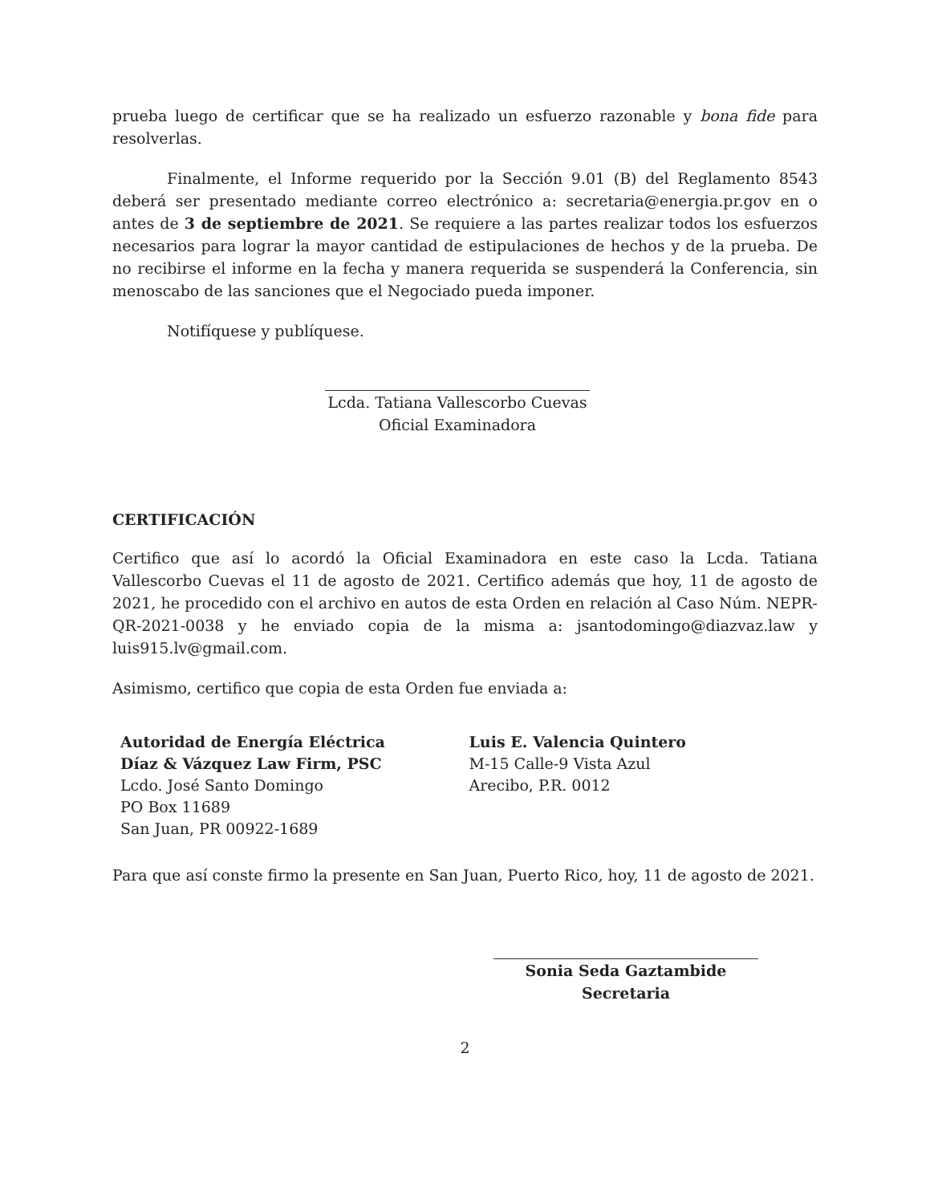prueba luego de certificar que se ha realizado un esfuerzo razonable y bona fide para resolverlas.
Finalmente, el Informe requerido por la Sección 9.01 (B) del Reglamento 8543 deberá ser presentado mediante correo electrónico a: secretaria@energia.pr.gov en o antes de 3 de septiembre de 2021. Se requiere a las partes realizar todos los esfuerzos necesarios para lograr la mayor cantidad de estipulaciones de hechos y de la prueba. De no recibirse el informe en la fecha y manera requerida se suspenderá la Conferencia, sin menoscabo de las sanciones que el Negociado pueda imponer.
Notifíquese y publíquese.
Lcda. Tatiana Vallescorbo Cuevas
Oficial Examinadora
CERTIFICACIÓN
Certifico que así lo acordó la Oficial Examinadora en este caso la Lcda. Tatiana Vallescorbo Cuevas el 11 de agosto de 2021. Certifico además que hoy, 11 de agosto de 2021, he procedido con el archivo en autos de esta Orden en relación al Caso Núm. NEPR-QR-2021-0038 y he enviado copia de la misma a: jsantodomingo@diazvaz.law y luis915.lv@gmail.com.
Asimismo, certifico que copia de esta Orden fue enviada a:
Autoridad de Energía Eléctrica
Díaz & Vázquez Law Firm, PSC
Lcdo. José Santo Domingo
PO Box 11689
San Juan, PR 00922-1689
Luis E. Valencia Quintero
M-15 Calle-9 Vista Azul
Arecibo, P.R. 0012
Para que así conste firmo la presente en San Juan, Puerto Rico, hoy, 11 de agosto de 2021.
Sonia Seda Gaztambide
Secretaria
2